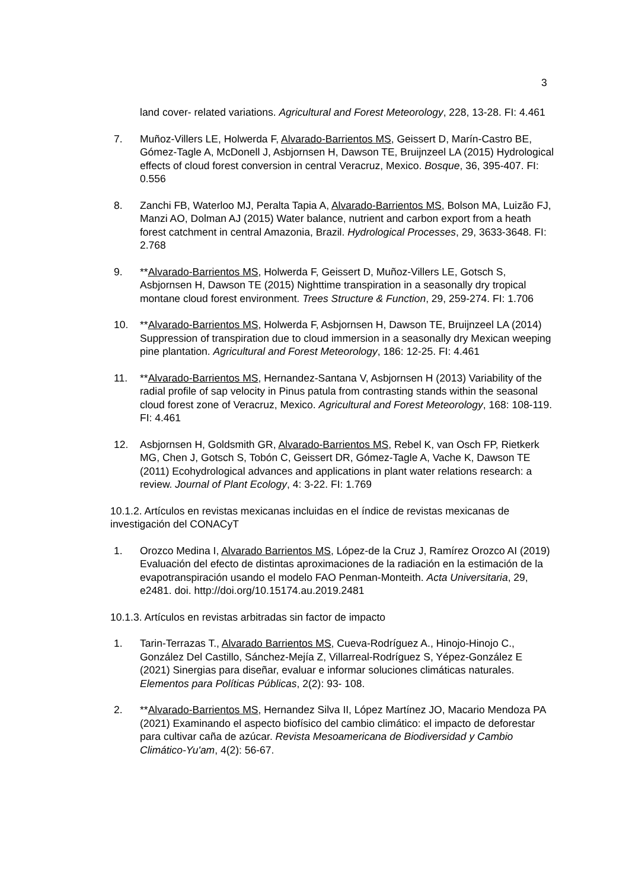3
land cover- related variations. Agricultural and Forest Meteorology, 228, 13-28. FI: 4.461
7. Muñoz-Villers LE, Holwerda F, Alvarado-Barrientos MS, Geissert D, Marín-Castro BE, Gómez-Tagle A, McDonell J, Asbjornsen H, Dawson TE, Bruijnzeel LA (2015) Hydrological effects of cloud forest conversion in central Veracruz, Mexico. Bosque, 36, 395-407. FI: 0.556
8. Zanchi FB, Waterloo MJ, Peralta Tapia A, Alvarado-Barrientos MS, Bolson MA, Luizão FJ, Manzi AO, Dolman AJ (2015) Water balance, nutrient and carbon export from a heath forest catchment in central Amazonia, Brazil. Hydrological Processes, 29, 3633-3648. FI: 2.768
9. **Alvarado-Barrientos MS, Holwerda F, Geissert D, Muñoz-Villers LE, Gotsch S, Asbjornsen H, Dawson TE (2015) Nighttime transpiration in a seasonally dry tropical montane cloud forest environment. Trees Structure & Function, 29, 259-274. FI: 1.706
10. **Alvarado-Barrientos MS, Holwerda F, Asbjornsen H, Dawson TE, Bruijnzeel LA (2014) Suppression of transpiration due to cloud immersion in a seasonally dry Mexican weeping pine plantation. Agricultural and Forest Meteorology, 186: 12-25. FI: 4.461
11. **Alvarado-Barrientos MS, Hernandez-Santana V, Asbjornsen H (2013) Variability of the radial profile of sap velocity in Pinus patula from contrasting stands within the seasonal cloud forest zone of Veracruz, Mexico. Agricultural and Forest Meteorology, 168: 108-119. FI: 4.461
12. Asbjornsen H, Goldsmith GR, Alvarado-Barrientos MS, Rebel K, van Osch FP, Rietkerk MG, Chen J, Gotsch S, Tobón C, Geissert DR, Gómez-Tagle A, Vache K, Dawson TE (2011) Ecohydrological advances and applications in plant water relations research: a review. Journal of Plant Ecology, 4: 3-22. FI: 1.769
10.1.2. Artículos en revistas mexicanas incluidas en el índice de revistas mexicanas de investigación del CONACyT
1. Orozco Medina I, Alvarado Barrientos MS, López-de la Cruz J, Ramírez Orozco AI (2019) Evaluación del efecto de distintas aproximaciones de la radiación en la estimación de la evapotranspiración usando el modelo FAO Penman-Monteith. Acta Universitaria, 29, e2481. doi. http://doi.org/10.15174.au.2019.2481
10.1.3. Artículos en revistas arbitradas sin factor de impacto
1. Tarin-Terrazas T., Alvarado Barrientos MS, Cueva-Rodríguez A., Hinojo-Hinojo C., González Del Castillo, Sánchez-Mejía Z, Villarreal-Rodríguez S, Yépez-González E (2021) Sinergias para diseñar, evaluar e informar soluciones climáticas naturales. Elementos para Políticas Públicas, 2(2): 93- 108.
2. **Alvarado-Barrientos MS, Hernandez Silva II, López Martínez JO, Macario Mendoza PA (2021) Examinando el aspecto biofísico del cambio climático: el impacto de deforestar para cultivar caña de azúcar. Revista Mesoamericana de Biodiversidad y Cambio Climático-Yu'am, 4(2): 56-67.